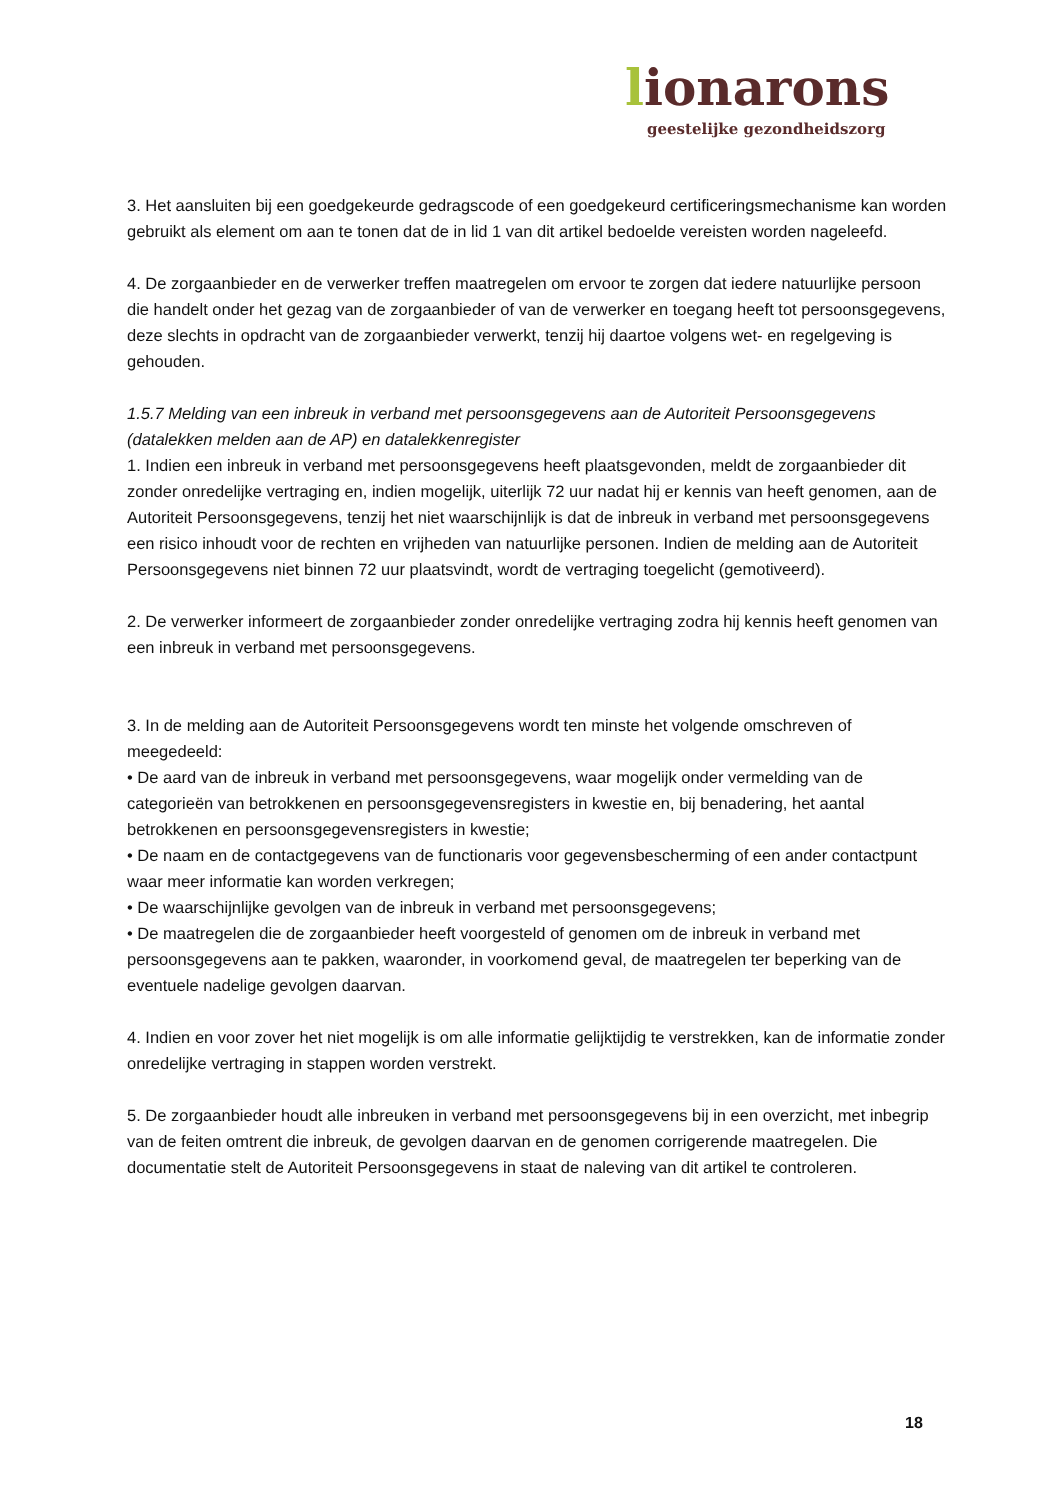lionarons
geestelijke gezondheidszorg
3. Het aansluiten bij een goedgekeurde gedragscode of een goedgekeurd certificeringsmechanisme kan worden gebruikt als element om aan te tonen dat de in lid 1 van dit artikel bedoelde vereisten worden nageleefd.
4. De zorgaanbieder en de verwerker treffen maatregelen om ervoor te zorgen dat iedere natuurlijke persoon die handelt onder het gezag van de zorgaanbieder of van de verwerker en toegang heeft tot persoonsgegevens, deze slechts in opdracht van de zorgaanbieder verwerkt, tenzij hij daartoe volgens wet- en regelgeving is gehouden.
1.5.7 Melding van een inbreuk in verband met persoonsgegevens aan de Autoriteit Persoonsgegevens (datalekken melden aan de AP) en datalekkenregister
1. Indien een inbreuk in verband met persoonsgegevens heeft plaatsgevonden, meldt de zorgaanbieder dit zonder onredelijke vertraging en, indien mogelijk, uiterlijk 72 uur nadat hij er kennis van heeft genomen, aan de Autoriteit Persoonsgegevens, tenzij het niet waarschijnlijk is dat de inbreuk in verband met persoonsgegevens een risico inhoudt voor de rechten en vrijheden van natuurlijke personen. Indien de melding aan de Autoriteit Persoonsgegevens niet binnen 72 uur plaatsvindt, wordt de vertraging toegelicht (gemotiveerd).
2. De verwerker informeert de zorgaanbieder zonder onredelijke vertraging zodra hij kennis heeft genomen van een inbreuk in verband met persoonsgegevens.
3. In de melding aan de Autoriteit Persoonsgegevens wordt ten minste het volgende omschreven of meegedeeld:
• De aard van de inbreuk in verband met persoonsgegevens, waar mogelijk onder vermelding van de categorieën van betrokkenen en persoonsgegevensregisters in kwestie en, bij benadering, het aantal betrokkenen en persoonsgegevensregisters in kwestie;
• De naam en de contactgegevens van de functionaris voor gegevensbescherming of een ander contactpunt waar meer informatie kan worden verkregen;
• De waarschijnlijke gevolgen van de inbreuk in verband met persoonsgegevens;
• De maatregelen die de zorgaanbieder heeft voorgesteld of genomen om de inbreuk in verband met persoonsgegevens aan te pakken, waaronder, in voorkomend geval, de maatregelen ter beperking van de eventuele nadelige gevolgen daarvan.
4. Indien en voor zover het niet mogelijk is om alle informatie gelijktijdig te verstrekken, kan de informatie zonder onredelijke vertraging in stappen worden verstrekt.
5. De zorgaanbieder houdt alle inbreuken in verband met persoonsgegevens bij in een overzicht, met inbegrip van de feiten omtrent die inbreuk, de gevolgen daarvan en de genomen corrigerende maatregelen. Die documentatie stelt de Autoriteit Persoonsgegevens in staat de naleving van dit artikel te controleren.
18